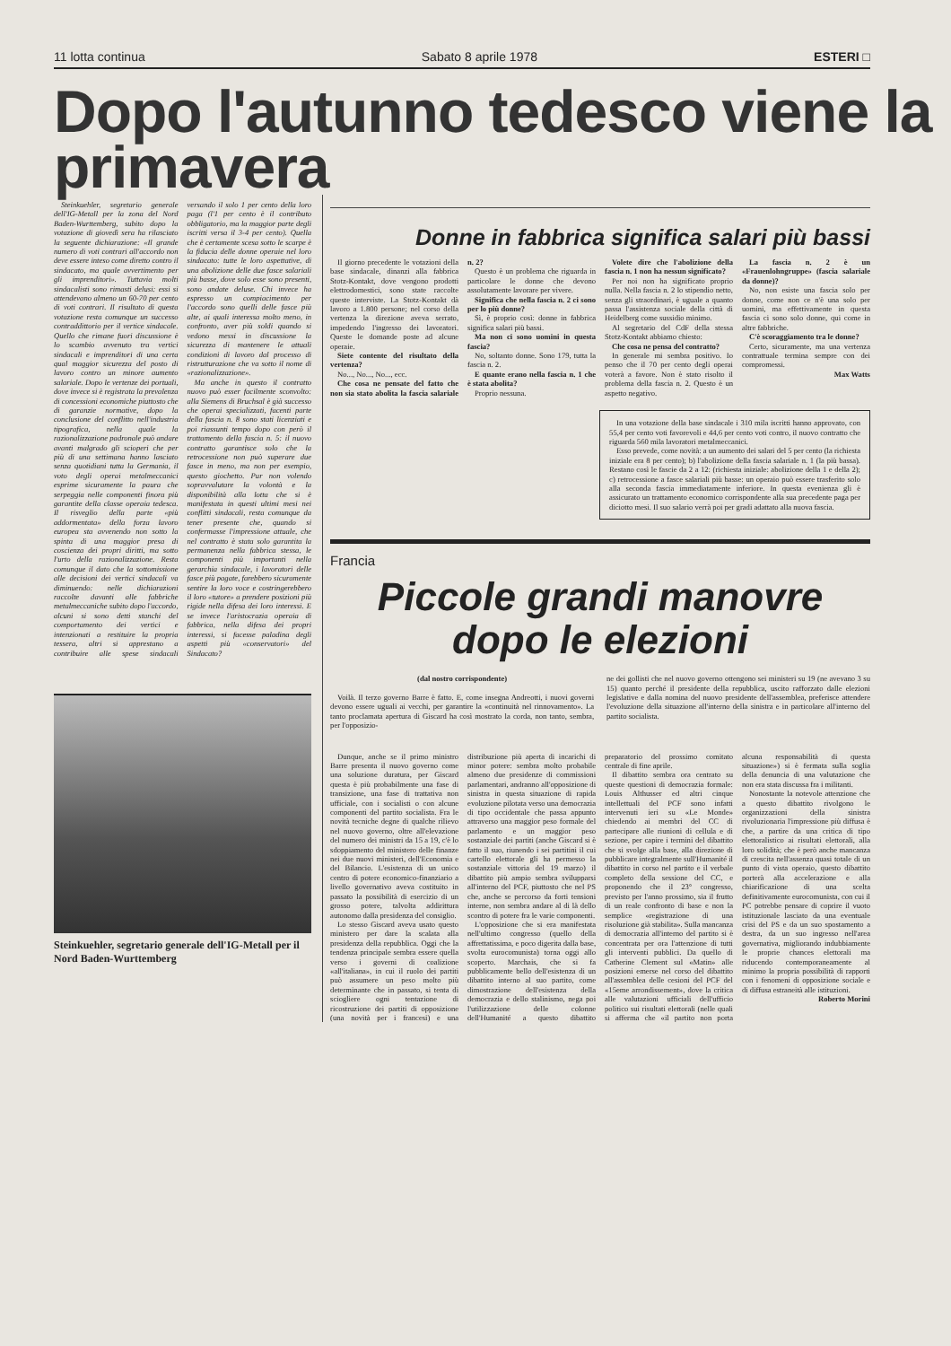11 lotta continua Sabato 8 aprile 1978 ESTERI □
Dopo l'autunno tedesco viene la primavera
Steinkuehler, segretario generale dell'IG-Metall per la zona del Nord Baden-Wurttemberg, subito dopo la votazione di giovedì sera ha rilasciato la seguente dichiarazione: «Il grande numero di voti contrari all'accordo non deve essere inteso come diretto contro il sindacato, ma quale avvertimento per gli imprenditori». Tuttavia molti sindacalisti sono rimasti delusi: essi si attendevano almeno un 60-70 per cento di voti contrari. Il risultato di questa votazione resta comunque un successo contraddittorio per il vertice sindacale. Quello che rimane fuori discussione è lo scambio avvenuto tra vertici sindacali e imprenditori di una certa qual maggior sicurezza del posto di lavoro contro un minore aumento salariale. Dopo le vertenze dei portuali, dove invece si è registrata la prevalenza di concessioni economiche piuttosto che di garanzie normative, dopo la conclusione del conflitto nell'industria tipografica, nella quale la razionalizzazione padronale può andare avanti malgrado gli scioperi che per più di una settimana hanno lasciato senza quotidiani tutta la Germania, il voto degli operai metalmeccanici esprime sicuramente la paura che serpeggia nelle componenti finora più garantite della classe operaia tedesca. Il risveglio della parte «più addormentata» della forza lavoro europea sta avvenendo non sotto la spinta di una maggior presa di coscienza dei propri diritti, ma sotto l'urto della razionalizzazione. Resta comunque il dato che la sottomissione alle decisioni dei vertici sindacali va diminuendo: nelle dichiarazioni raccolte davanti alle fabbriche metalmeccaniche subito dopo l'accordo, alcuni si sono detti stanchi del comportamento dei vertici e intenzionati a restituire la propria tessera, altri si apprestano a contribuire alle spese sindacali versando il solo 1 per cento della loro paga (l'1 per cento è il contributo obbligatorio, ma la maggior parte degli iscritti versa il 3-4 per cento). Quella che è certamente scesa sotto le scarpe è la fiducia delle donne operaie nel loro sindacato: tutte le loro aspettative, di una abolizione delle due fasce salariali più basse, dove solo esse sono presenti, sono andate deluse. Chi invece ha espresso un compiacimento per l'accordo sono quelli delle fasce più alte, ai quali interessa molto meno, in confronto, aver più soldi quando si vedono messi in discussione la sicurezza di mantenere le attuali condizioni di lavoro dal processo di ristrutturazione che va sotto il nome di «razionalizzazione».
Ma anche in questo il contratto nuovo può esser facilmente sconvolto: alla Siemens di Bruchsal è già successo che operai specializzati, facenti parte della fascia n. 8 sono stati licenziati e poi riassunti tempo dopo con però il trattamento della fascia n. 5: il nuovo contratto garantisce solo che la retrocessione non può superare due fasce in meno, ma non per esempio, questo giochetto. Pur non volendo sopravvalutare la volontà e la disponibilità alla lotta che si è manifestata in questi ultimi mesi nei conflitti sindacali, resta comunque da tener presente che, quando si confermasse l'impressione attuale, che nel contratto è stata solo garantita la permanenza nella fabbrica stessa, le componenti più importanti nella gerarchia sindacale, i lavoratori delle fasce più pagate, farebbero sicuramente sentire la loro voce e costringerebbero il loro «tutore» a prendere posizioni più rigide nella difesa dei loro interessi. E se invece l'aristocrazia operaia di fabbrica, nella difesa dei propri interessi, si facesse paladina degli aspetti più «conservatori» del Sindacato?
Steinkuehler, segretario generale dell'IG-Metall per il Nord Baden-Wurttemberg
Donne in fabbrica significa salari più bassi
Il giorno precedente le votazioni della base sindacale, dinanzi alla fabbrica Stotz-Kontakt, dove vengono prodotti elettrodomestici, sono state raccolte queste interviste. La Stotz-Kontakt dà lavoro a 1.800 persone; nel corso della vertenza la direzione aveva serrato, impedendo l'ingresso dei lavoratori. Queste le domande poste ad alcune operaie.
Siete contente del risultato della vertenza?
No..., No..., No..., ecc.
Che cosa ne pensate del fatto che non sia stato abolita la fascia salariale n. 2?
Questo è un problema che riguarda in particolare le donne che devono assolutamente lavorare per vivere.
Significa che nella fascia n. 2 ci sono per lo più donne?
Sì, è proprio così: donne in fabbrica significa salari più bassi.
Ma non ci sono uomini in questa fascia?
No, soltanto donne. Sono 179, tutta la fascia n. 2.
E quante erano nella fascia n. 1 che è stata abolita?
Proprio nessuna.
Volete dire che l'abolizione della fascia n. 1 non ha nessun significato?
Per noi non ha significato proprio nulla. Nella fascia n. 2 lo stipendio netto, senza gli straordinari, è uguale a quanto passa l'assistenza sociale della città di Heidelberg come sussidio minimo.
Al segretario del CdF della stessa Stotz-Kontakt abbiamo chiesto:
Che cosa ne pensa del contratto?
In generale mi sembra positivo. Io penso che il 70 per cento degli operai voterà a favore. Non è stato risolto il problema della fascia n. 2. Questo è un aspetto negativo.
La fascia n. 2 è un «Frauenlohngruppe» (fascia salariale da donne)?
No, non esiste una fascia solo per donne, come non ce n'è una solo per uomini, ma effettivamente in questa fascia ci sono solo donne, qui come in altre fabbriche.
C'è scoraggiamento tra le donne?
Certo, sicuramente, ma una vertenza contrattuale termina sempre con dei compromessi.
Max Watts
In una votazione della base sindacale i 310 mila iscritti hanno approvato, con 55,4 per cento voti favorevoli e 44,6 per cento voti contro, il nuovo contratto che riguarda 560 mila lavoratori metalmeccanici.
Esso prevede, come novità: a un aumento dei salari del 5 per cento (la richiesta iniziale era 8 per cento); b) l'abolizione della fascia salariale n. 1 (la più bassa). Restano così le fascie da 2 a 12: (richiesta iniziale: abolizione della 1 e della 2); c) retrocessione a fasce salariali più basse: un operaio può essere trasferito solo alla seconda fascia immediatamente inferiore. In questa evenienza gli è assicurato un trattamento economico corrispondente alla sua precedente paga per diciotto mesi. Il suo salario verrà poi per gradi adattato alla nuova fascia.
Francia
Piccole grandi manovre
dopo le elezioni
(dal nostro corrispondente)
Voilà. Il terzo governo Barre è fatto. E, come insegna Andreotti, i nuovi governi devono essere uguali ai vecchi, per garantire la «continuità nel rinnovamento». La tanto proclamata apertura di Giscard ha così mostrato la corda, non tanto, sembra, per l'opposizio-
ne dei gollisti che nel nuovo governo ottengono sei ministeri su 19 (ne avevano 3 su 15) quanto perché il presidente della repubblica, uscito rafforzato dalle elezioni legislative e dalla nomina del nuovo presidente dell'assemblea, preferisce attendere l'evoluzione della situazione all'interno della sinistra e in particolare all'interno del partito socialista.
Dunque, anche se il primo ministro Barre presenta il nuovo governo come una soluzione duratura, per Giscard questa è più probabilmente una fase di transizione, una fase di trattativa non ufficiale, con i socialisti o con alcune componenti del partito socialista. Fra le novità tecniche degne di qualche rilievo nel nuovo governo, oltre all'elevazione del numero dei ministri da 15 a 19, c'è lo sdoppiamento del ministero delle finanze nei due nuovi ministeri, dell'Economia e del Bilancio. L'esistenza di un unico centro di potere economico-finanziario a livello governativo aveva costituito in passato la possibilità di esercizio di un grosso potere, talvolta addirittura autonomo dalla presidenza del consiglio.
Lo stesso Giscard aveva usato questo ministero per dare la scalata alla presidenza della repubblica. Oggi che la tendenza principale sembra essere quella verso i governi di coalizione «all'italiana», in cui il ruolo dei partiti può assumere un peso molto più determinante che in passato, si tenta di sciogliere ogni tentazione di ricostruzione dei partiti di opposizione (una novità per i francesi) e una distribuzione più aperta di incarichi di minor potere: sembra molto probabile almeno due presidenze di commissioni parlamentari, andranno all'opposizione di sinistra in questa situazione di rapida evoluzione pilotata verso una democrazia di tipo occidentale che passa appunto attraverso una maggior peso formale del parlamento e un maggior peso sostanziale dei partiti (anche Giscard si è fatto il suo, riunendo i sei partitini il cui cartello elettorale gli ha permesso la sostanziale vittoria del 19 marzo) il dibattito più ampio sembra svilupparsi all'interno del PCF, piuttosto che nel PS che, anche se percorso da forti tensioni interne, non sembra andare al di là dello scontro di potere fra le varie componenti.
L'opposizione che si era manifestata nell'ultimo congresso (quello della affrettatissima, e poco digerita dalla base, svolta eurocomunista) torna oggi allo scoperto. Marchais, che si fa pubblicamente bello dell'esistenza di un dibattito interno al suo partito, come dimostrazione dell'esistenza della democrazia e dello stalinismo, nega poi l'utilizzazione delle colonne dell'Humanité a questo dibattito preparatorio del prossimo comitato centrale di fine aprile.
Il dibattito sembra ora centrato su queste questioni di democrazia formale: Louis Althusser ed altri cinque intellettuali del PCF sono infatti intervenuti ieri su «Le Monde» chiedendo ai membri del CC di partecipare alle riunioni di cellula e di sezione, per capire i termini del dibattito che si svolge alla base, alla direzione di pubblicare integralmente sull'Humanité il dibattito in corso nel partito e il verbale completo della sessione del CC, e proponendo che il 23° congresso, previsto per l'anno prossimo, sia il frutto di un reale confronto di base e non la semplice «registrazione di una risoluzione già stabilita». Sulla mancanza di democrazia all'interno del partito si è concentrata per ora l'attenzione di tutti gli interventi pubblici. Da quello di Catherine Clement sul «Matin» alle posizioni emerse nel corso del dibattito all'assemblea delle cesioni del PCF del «15eme arrondissement», dove la critica alle valutazioni ufficiali dell'ufficio politico sui risultati elettorali (nelle quali si afferma che «il partito non porta alcuna responsabilità di questa situazione») si è fermata sulla soglia della denuncia di una valutazione che non era stata discussa fra i militanti.
Nonostante la notevole attenzione che a questo dibattito rivolgono le organizzazioni della sinistra rivoluzionaria l'impressione più diffusa è che, a partire da una critica di tipo elettoralistico ai risultati elettorali, alla loro solidità; che è però anche mancanza di crescita nell'assenza quasi totale di un punto di vista operaio, questo dibattito porterà alla accelerazione e alla chiarificazione di una scelta definitivamente eurocomunista, con cui il PC potrebbe pensare di coprire il vuoto istituzionale lasciato da una eventuale crisi del PS e da un suo spostamento a destra, da un suo ingresso nell'area governativa, migliorando indubbiamente le proprie chances elettorali ma riducendo contemporaneamente al minimo la propria possibilità di rapporti con i fenomeni di opposizione sociale e di diffusa estraneità alle istituzioni.
Roberto Morini